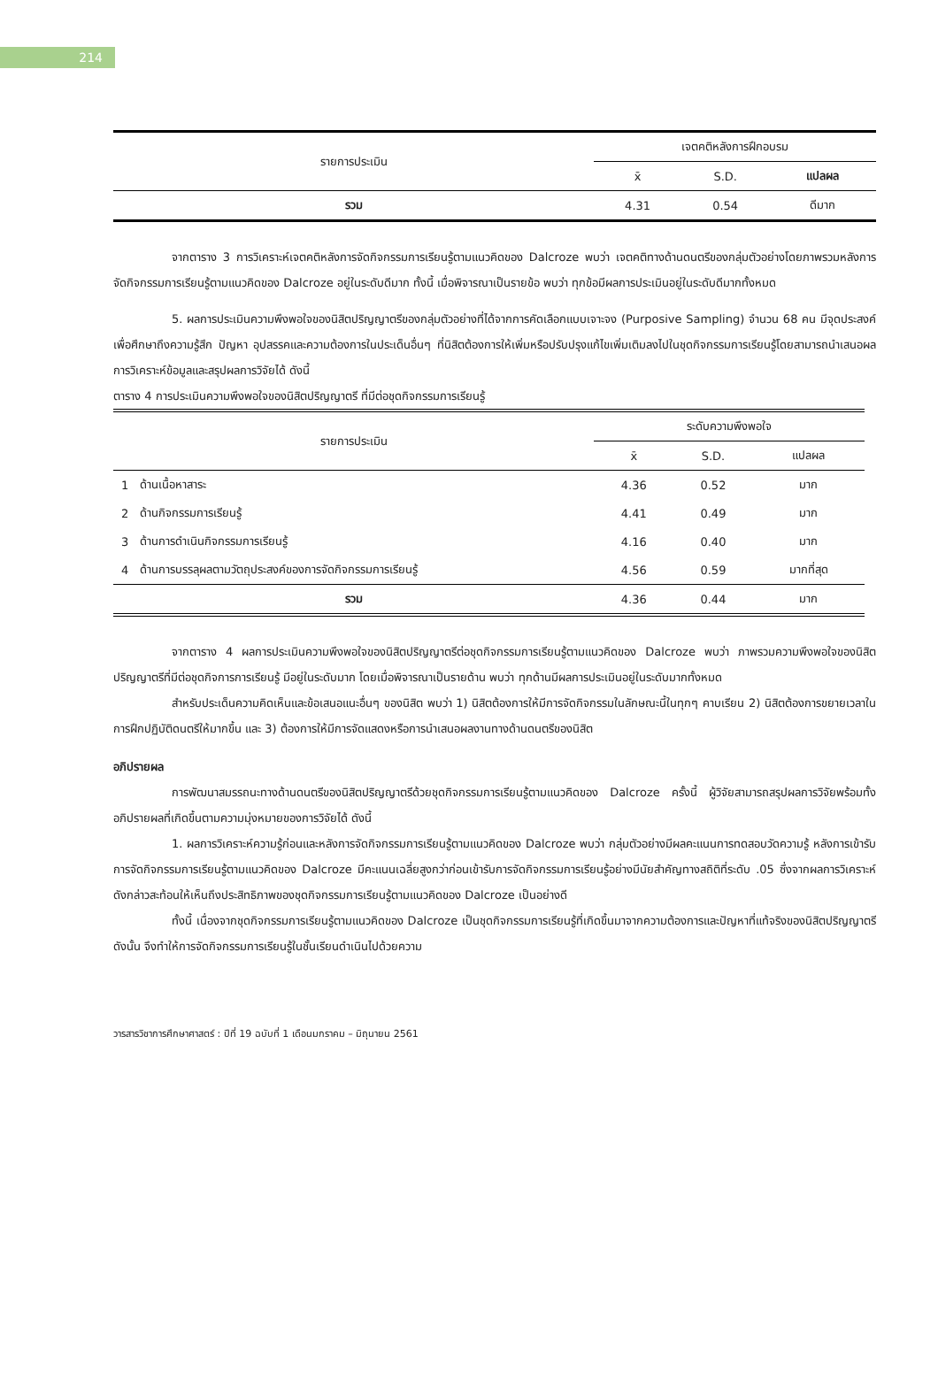214
| รายการประเมิน | เจตคติหลังการฝึกอบรม | | |
| | x̄ | S.D. | แปลผล |
| รวม | 4.31 | 0.54 | ดีมาก |
จากตาราง 3 การวิเคราะห์เจตคติหลังการจัดกิจกรรมการเรียนรู้ตามแนวคิดของ Dalcroze พบว่า เจตคติทางด้านดนตรีของกลุ่มตัวอย่างโดยภาพรวมหลังการจัดกิจกรรมการเรียนรู้ตามแนวคิดของ Dalcroze อยู่ในระดับดีมาก ทั้งนี้ เมื่อพิจารณาเป็นรายข้อ พบว่า ทุกข้อมีผลการประเมินอยู่ในระดับดีมากทั้งหมด
5. ผลการประเมินความพึงพอใจของนิสิตปริญญาตรีของกลุ่มตัวอย่างที่ได้จากการคัดเลือกแบบเจาะจง (Purposive Sampling) จำนวน 68 คน มีจุดประสงค์เพื่อศึกษาถึงความรู้สึก ปัญหา อุปสรรคและความต้องการในประเด็นอื่นๆ ที่นิสิตต้องการให้เพิ่มหรือปรับปรุงแก้ไขเพิ่มเติมลงไปในชุดกิจกรรมการเรียนรู้โดยสามารถนำเสนอผลการวิเคราะห์ข้อมูลและสรุปผลการวิจัยได้ ดังนี้
ตาราง 4 การประเมินความพึงพอใจของนิสิตปริญญาตรี ที่มีต่อชุดกิจกรรมการเรียนรู้
| รายการประเมิน | | ระดับความพึงพอใจ | | |
| | | x̄ | S.D. | แปลผล |
| 1 | ด้านเนื้อหาสาระ | 4.36 | 0.52 | มาก |
| 2 | ด้านกิจกรรมการเรียนรู้ | 4.41 | 0.49 | มาก |
| 3 | ด้านการดำเนินกิจกรรมการเรียนรู้ | 4.16 | 0.40 | มาก |
| 4 | ด้านการบรรลุผลตามวัตถุประสงค์ของการจัดกิจกรรมการเรียนรู้ | 4.56 | 0.59 | มากที่สุด |
| รวม | | 4.36 | 0.44 | มาก |
จากตาราง 4 ผลการประเมินความพึงพอใจของนิสิตปริญญาตรีต่อชุดกิจกรรมการเรียนรู้ตามแนวคิดของ Dalcroze พบว่า ภาพรวมความพึงพอใจของนิสิตปริญญาตรีที่มีต่อชุดกิจการการเรียนรู้ มีอยู่ในระดับมาก โดยเมื่อพิจารณาเป็นรายด้าน พบว่า ทุกด้านมีผลการประเมินอยู่ในระดับมากทั้งหมด
สำหรับประเด็นความคิดเห็นและข้อเสนอแนะอื่นๆ ของนิสิต พบว่า 1) นิสิตต้องการให้มีการจัดกิจกรรมในลักษณะนี้ในทุกๆ คาบเรียน 2) นิสิตต้องการขยายเวลาในการฝึกปฏิบัติดนตรีให้มากขึ้น และ 3) ต้องการให้มีการจัดแสดงหรือการนำเสนอผลงานทางด้านดนตรีของนิสิต
อภิปรายผล
การพัฒนาสมรรถนะทางด้านดนตรีของนิสิตปริญญาตรีด้วยชุดกิจกรรมการเรียนรู้ตามแนวคิดของ Dalcroze ครั้งนี้ ผู้วิจัยสามารถสรุปผลการวิจัยพร้อมทั้งอภิปรายผลที่เกิดขึ้นตามความมุ่งหมายของการวิจัยได้ ดังนี้
1. ผลการวิเคราะห์ความรู้ก่อนและหลังการจัดกิจกรรมการเรียนรู้ตามแนวคิดของ Dalcroze พบว่า กลุ่มตัวอย่างมีผลคะแนนการทดสอบวัดความรู้ หลังการเข้ารับการจัดกิจกรรมการเรียนรู้ตามแนวคิดของ Dalcroze มีคะแนนเฉลี่ยสูงกว่าก่อนเข้ารับการจัดกิจกรรมการเรียนรู้อย่างมีนัยสำคัญทางสถิติที่ระดับ .05 ซึ่งจากผลการวิเคราะห์ดังกล่าวสะท้อนให้เห็นถึงประสิทธิภาพของชุดกิจกรรมการเรียนรู้ตามแนวคิดของ Dalcroze เป็นอย่างดี
ทั้งนี้ เนื่องจากชุดกิจกรรมการเรียนรู้ตามแนวคิดของ Dalcroze เป็นชุดกิจกรรมการเรียนรู้ที่เกิดขึ้นมาจากความต้องการและปัญหาที่แท้จริงของนิสิตปริญญาตรี ดังนั้น จึงทำให้การจัดกิจกรรมการเรียนรู้ในชั้นเรียนดำเนินไปด้วยความ
วารสารวิชาการศึกษาศาสตร์ : ปีที่ 19 ฉบับที่ 1 เดือนมกราคม – มิถุนายน 2561